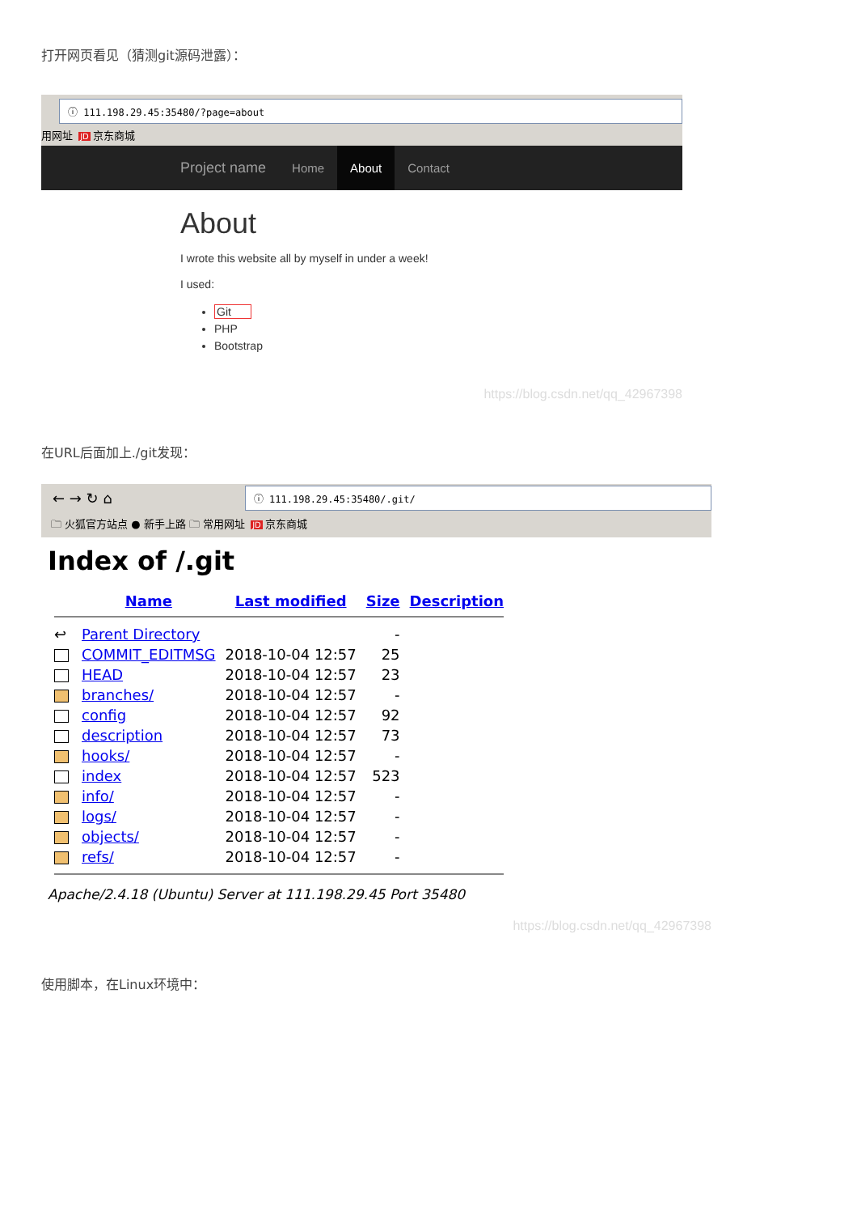打开网页看见（猜测git源码泄露）：
ⓘ 111.198.29.45:35480/?page=about
用网址 JD 京东商城
Project name Home About Contact
About
I wrote this website all by myself in under a week!
I used:
Git
PHP
Bootstrap
https://blog.csdn.net/qq_42967398
在URL后面加上./git发现：
← → ↻ ⌂
ⓘ 111.198.29.45:35480/.git/
🗀 火狐官方站点 ● 新手上路 🗀 常用网址 JD 京东商城
Index of /.git
| | Name | Last modified | Size | Description |
| --- | --- | --- | --- | --- |
| ↩ | Parent Directory | | - | |
| | COMMIT_EDITMSG | 2018-10-04 12:57 | 25 | |
| | HEAD | 2018-10-04 12:57 | 23 | |
| | branches/ | 2018-10-04 12:57 | - | |
| | config | 2018-10-04 12:57 | 92 | |
| | description | 2018-10-04 12:57 | 73 | |
| | hooks/ | 2018-10-04 12:57 | - | |
| | index | 2018-10-04 12:57 | 523 | |
| | info/ | 2018-10-04 12:57 | - | |
| | logs/ | 2018-10-04 12:57 | - | |
| | objects/ | 2018-10-04 12:57 | - | |
| | refs/ | 2018-10-04 12:57 | - | |
Apache/2.4.18 (Ubuntu) Server at 111.198.29.45 Port 35480
https://blog.csdn.net/qq_42967398
使用脚本，在Linux环境中：